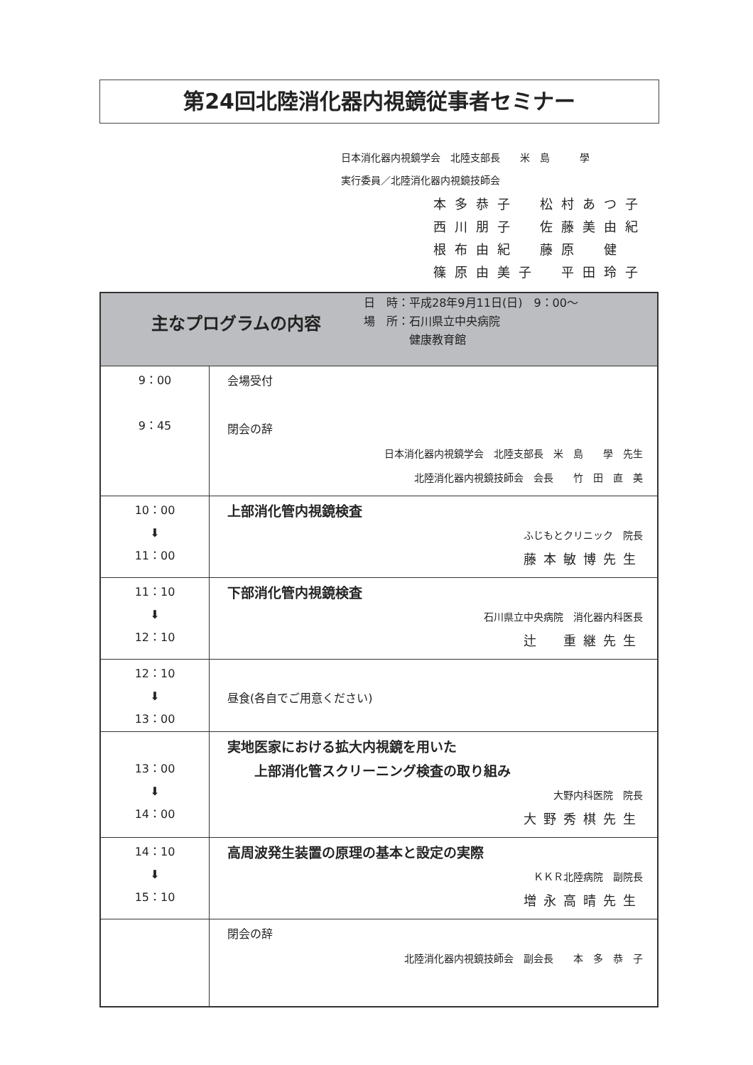第24回北陸消化器内視鏡従事者セミナー
日本消化器内視鏡学会　北陸支部長　　米　島　　　學
実行委員／北陸消化器内視鏡技師会
本多恭子　松村あつ子
西川朋子　佐藤美由紀
根布由紀　藤原　健
篠原由美子　平田玲子
| 主なプログラムの内容 日 時：平成28年9月11日(日) 9：00～ 場 所：石川県立中央病院 健康教育館 | |
| --- | --- |
| 9：00 9：45 | 会場受付 閉会の辞 日本消化器内視鏡学会 北陸支部長 米 島 學 先生 北陸消化器内視鏡技師会 会長 竹 田 直 美 |
| 10：00 ⬇ 11：00 | 上部消化管内視鏡検査 ふじもとクリニック 院長 藤本敏博先生 |
| 11：10 ⬇ 12：10 | 下部消化管内視鏡検査 石川県立中央病院 消化器内科医長 辻 重継先生 |
| 12：10 ⬇ 13：00 | 昼食(各自でご用意ください) |
| 13：00 ⬇ 14：00 | 実地医家における拡大内視鏡を用いた 上部消化管スクリーニング検査の取り組み 大野内科医院 院長 大野秀棋先生 |
| 14：10 ⬇ 15：10 | 高周波発生装置の原理の基本と設定の実際 ＫＫＲ北陸病院 副院長 増永高晴先生 |
| | 閉会の辞 北陸消化器内視鏡技師会 副会長 本 多 恭 子 |